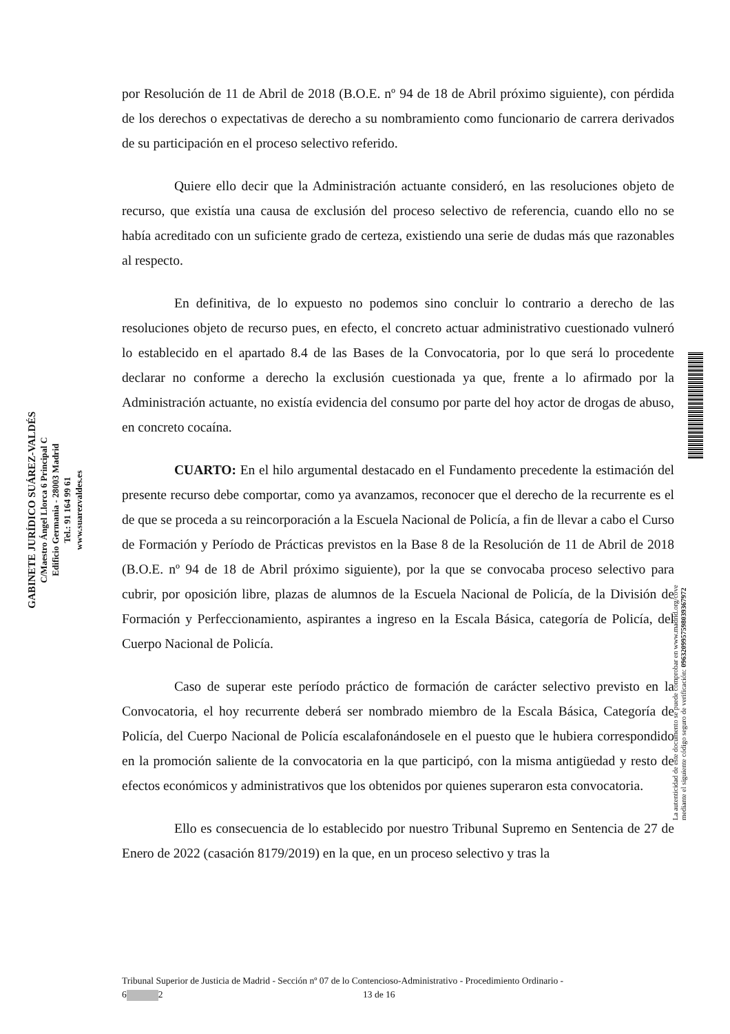GABINETE JURÍDICO SUÁREZ-VALDÉS
C/Maestro Ángel Llorca 6 Principal C
Edificio Germania - 28003 Madrid
Tel.: 91 164 99 61
www.suarezvaldes.es
La autenticidad de este documento se puede comprobar en www.madrid.org/cove
mediante el siguiente código seguro de verificación: 0963209957598039367972
por Resolución de 11 de Abril de 2018 (B.O.E. nº 94 de 18 de Abril próximo siguiente), con pérdida de los derechos o expectativas de derecho a su nombramiento como funcionario de carrera derivados de su participación en el proceso selectivo referido.
Quiere ello decir que la Administración actuante consideró, en las resoluciones objeto de recurso, que existía una causa de exclusión del proceso selectivo de referencia, cuando ello no se había acreditado con un suficiente grado de certeza, existiendo una serie de dudas más que razonables al respecto.
En definitiva, de lo expuesto no podemos sino concluir lo contrario a derecho de las resoluciones objeto de recurso pues, en efecto, el concreto actuar administrativo cuestionado vulneró lo establecido en el apartado 8.4 de las Bases de la Convocatoria, por lo que será lo procedente declarar no conforme a derecho la exclusión cuestionada ya que, frente a lo afirmado por la Administración actuante, no existía evidencia del consumo por parte del hoy actor de drogas de abuso, en concreto cocaína.
CUARTO: En el hilo argumental destacado en el Fundamento precedente la estimación del presente recurso debe comportar, como ya avanzamos, reconocer que el derecho de la recurrente es el de que se proceda a su reincorporación a la Escuela Nacional de Policía, a fin de llevar a cabo el Curso de Formación y Período de Prácticas previstos en la Base 8 de la Resolución de 11 de Abril de 2018 (B.O.E. nº 94 de 18 de Abril próximo siguiente), por la que se convocaba proceso selectivo para cubrir, por oposición libre, plazas de alumnos de la Escuela Nacional de Policía, de la División de Formación y Perfeccionamiento, aspirantes a ingreso en la Escala Básica, categoría de Policía, del Cuerpo Nacional de Policía.
Caso de superar este período práctico de formación de carácter selectivo previsto en la Convocatoria, el hoy recurrente deberá ser nombrado miembro de la Escala Básica, Categoría de Policía, del Cuerpo Nacional de Policía escalafonándosele en el puesto que le hubiera correspondido en la promoción saliente de la convocatoria en la que participó, con la misma antigüedad y resto de efectos económicos y administrativos que los obtenidos por quienes superaron esta convocatoria.
Ello es consecuencia de lo establecido por nuestro Tribunal Supremo en Sentencia de 27 de Enero de 2022 (casación 8179/2019) en la que, en un proceso selectivo y tras la
Tribunal Superior de Justicia de Madrid - Sección nº 07 de lo Contencioso-Administrativo - Procedimiento Ordinario -
6 2 13 de 16